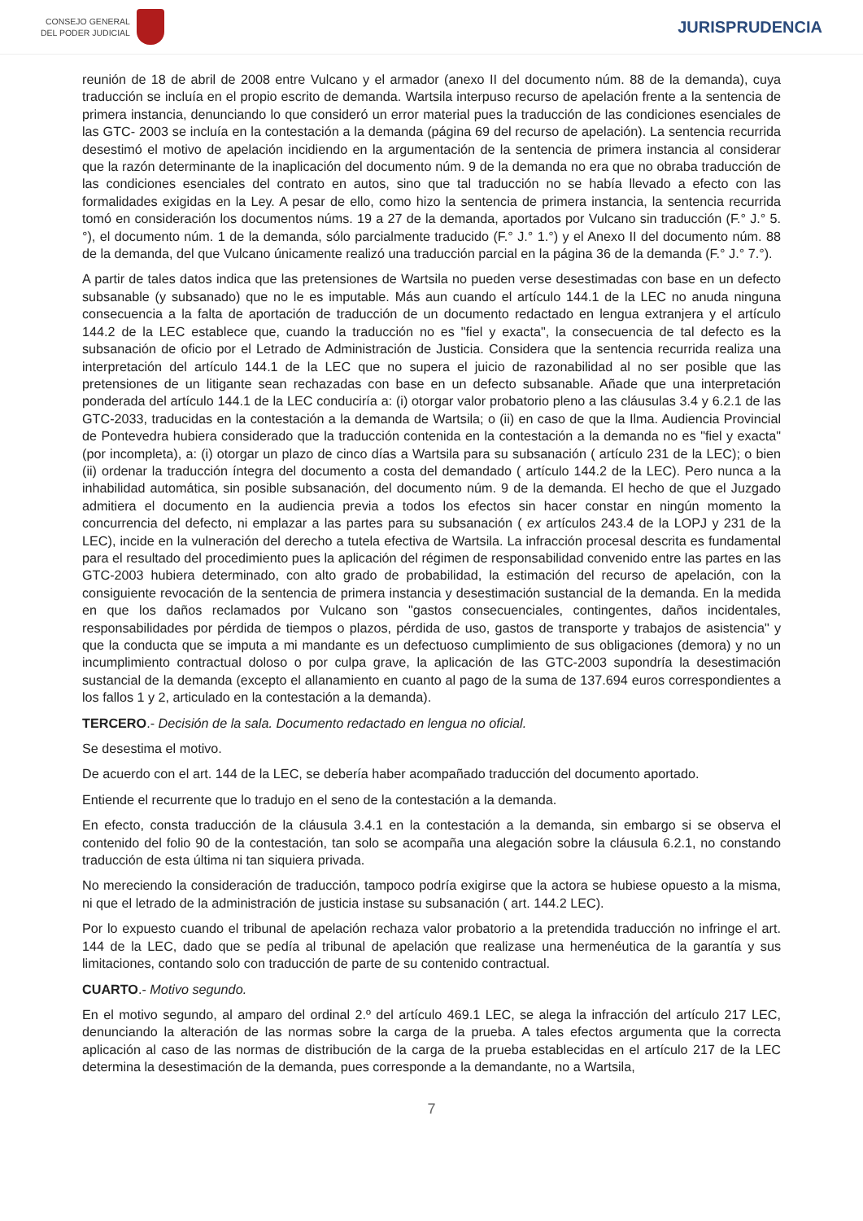CONSEJO GENERAL
DEL PODER JUDICIAL
JURISPRUDENCIA
reunión de 18 de abril de 2008 entre Vulcano y el armador (anexo II del documento núm. 88 de la demanda), cuya traducción se incluía en el propio escrito de demanda. Wartsila interpuso recurso de apelación frente a la sentencia de primera instancia, denunciando lo que consideró un error material pues la traducción de las condiciones esenciales de las GTC- 2003 se incluía en la contestación a la demanda (página 69 del recurso de apelación). La sentencia recurrida desestimó el motivo de apelación incidiendo en la argumentación de la sentencia de primera instancia al considerar que la razón determinante de la inaplicación del documento núm. 9 de la demanda no era que no obraba traducción de las condiciones esenciales del contrato en autos, sino que tal traducción no se había llevado a efecto con las formalidades exigidas en la Ley. A pesar de ello, como hizo la sentencia de primera instancia, la sentencia recurrida tomó en consideración los documentos núms. 19 a 27 de la demanda, aportados por Vulcano sin traducción (F.° J.° 5.°), el documento núm. 1 de la demanda, sólo parcialmente traducido (F.° J.° 1.°) y el Anexo II del documento núm. 88 de la demanda, del que Vulcano únicamente realizó una traducción parcial en la página 36 de la demanda (F.° J.° 7.°).
A partir de tales datos indica que las pretensiones de Wartsila no pueden verse desestimadas con base en un defecto subsanable (y subsanado) que no le es imputable. Más aun cuando el artículo 144.1 de la LEC no anuda ninguna consecuencia a la falta de aportación de traducción de un documento redactado en lengua extranjera y el artículo 144.2 de la LEC establece que, cuando la traducción no es "fiel y exacta", la consecuencia de tal defecto es la subsanación de oficio por el Letrado de Administración de Justicia. Considera que la sentencia recurrida realiza una interpretación del artículo 144.1 de la LEC que no supera el juicio de razonabilidad al no ser posible que las pretensiones de un litigante sean rechazadas con base en un defecto subsanable. Añade que una interpretación ponderada del artículo 144.1 de la LEC conduciría a: (i) otorgar valor probatorio pleno a las cláusulas 3.4 y 6.2.1 de las GTC-2033, traducidas en la contestación a la demanda de Wartsila; o (ii) en caso de que la Ilma. Audiencia Provincial de Pontevedra hubiera considerado que la traducción contenida en la contestación a la demanda no es "fiel y exacta" (por incompleta), a: (i) otorgar un plazo de cinco días a Wartsila para su subsanación ( artículo 231 de la LEC); o bien (ii) ordenar la traducción íntegra del documento a costa del demandado ( artículo 144.2 de la LEC). Pero nunca a la inhabilidad automática, sin posible subsanación, del documento núm. 9 de la demanda. El hecho de que el Juzgado admitiera el documento en la audiencia previa a todos los efectos sin hacer constar en ningún momento la concurrencia del defecto, ni emplazar a las partes para su subsanación ( ex artículos 243.4 de la LOPJ y 231 de la LEC), incide en la vulneración del derecho a tutela efectiva de Wartsila. La infracción procesal descrita es fundamental para el resultado del procedimiento pues la aplicación del régimen de responsabilidad convenido entre las partes en las GTC-2003 hubiera determinado, con alto grado de probabilidad, la estimación del recurso de apelación, con la consiguiente revocación de la sentencia de primera instancia y desestimación sustancial de la demanda. En la medida en que los daños reclamados por Vulcano son "gastos consecuenciales, contingentes, daños incidentales, responsabilidades por pérdida de tiempos o plazos, pérdida de uso, gastos de transporte y trabajos de asistencia" y que la conducta que se imputa a mi mandante es un defectuoso cumplimiento de sus obligaciones (demora) y no un incumplimiento contractual doloso o por culpa grave, la aplicación de las GTC-2003 supondría la desestimación sustancial de la demanda (excepto el allanamiento en cuanto al pago de la suma de 137.694 euros correspondientes a los fallos 1 y 2, articulado en la contestación a la demanda).
TERCERO.- Decisión de la sala. Documento redactado en lengua no oficial.
Se desestima el motivo.
De acuerdo con el art. 144 de la LEC, se debería haber acompañado traducción del documento aportado.
Entiende el recurrente que lo tradujo en el seno de la contestación a la demanda.
En efecto, consta traducción de la cláusula 3.4.1 en la contestación a la demanda, sin embargo si se observa el contenido del folio 90 de la contestación, tan solo se acompaña una alegación sobre la cláusula 6.2.1, no constando traducción de esta última ni tan siquiera privada.
No mereciendo la consideración de traducción, tampoco podría exigirse que la actora se hubiese opuesto a la misma, ni que el letrado de la administración de justicia instase su subsanación ( art. 144.2 LEC).
Por lo expuesto cuando el tribunal de apelación rechaza valor probatorio a la pretendida traducción no infringe el art. 144 de la LEC, dado que se pedía al tribunal de apelación que realizase una hermenéutica de la garantía y sus limitaciones, contando solo con traducción de parte de su contenido contractual.
CUARTO.- Motivo segundo.
En el motivo segundo, al amparo del ordinal 2.º del artículo 469.1 LEC, se alega la infracción del artículo 217 LEC, denunciando la alteración de las normas sobre la carga de la prueba. A tales efectos argumenta que la correcta aplicación al caso de las normas de distribución de la carga de la prueba establecidas en el artículo 217 de la LEC determina la desestimación de la demanda, pues corresponde a la demandante, no a Wartsila,
7